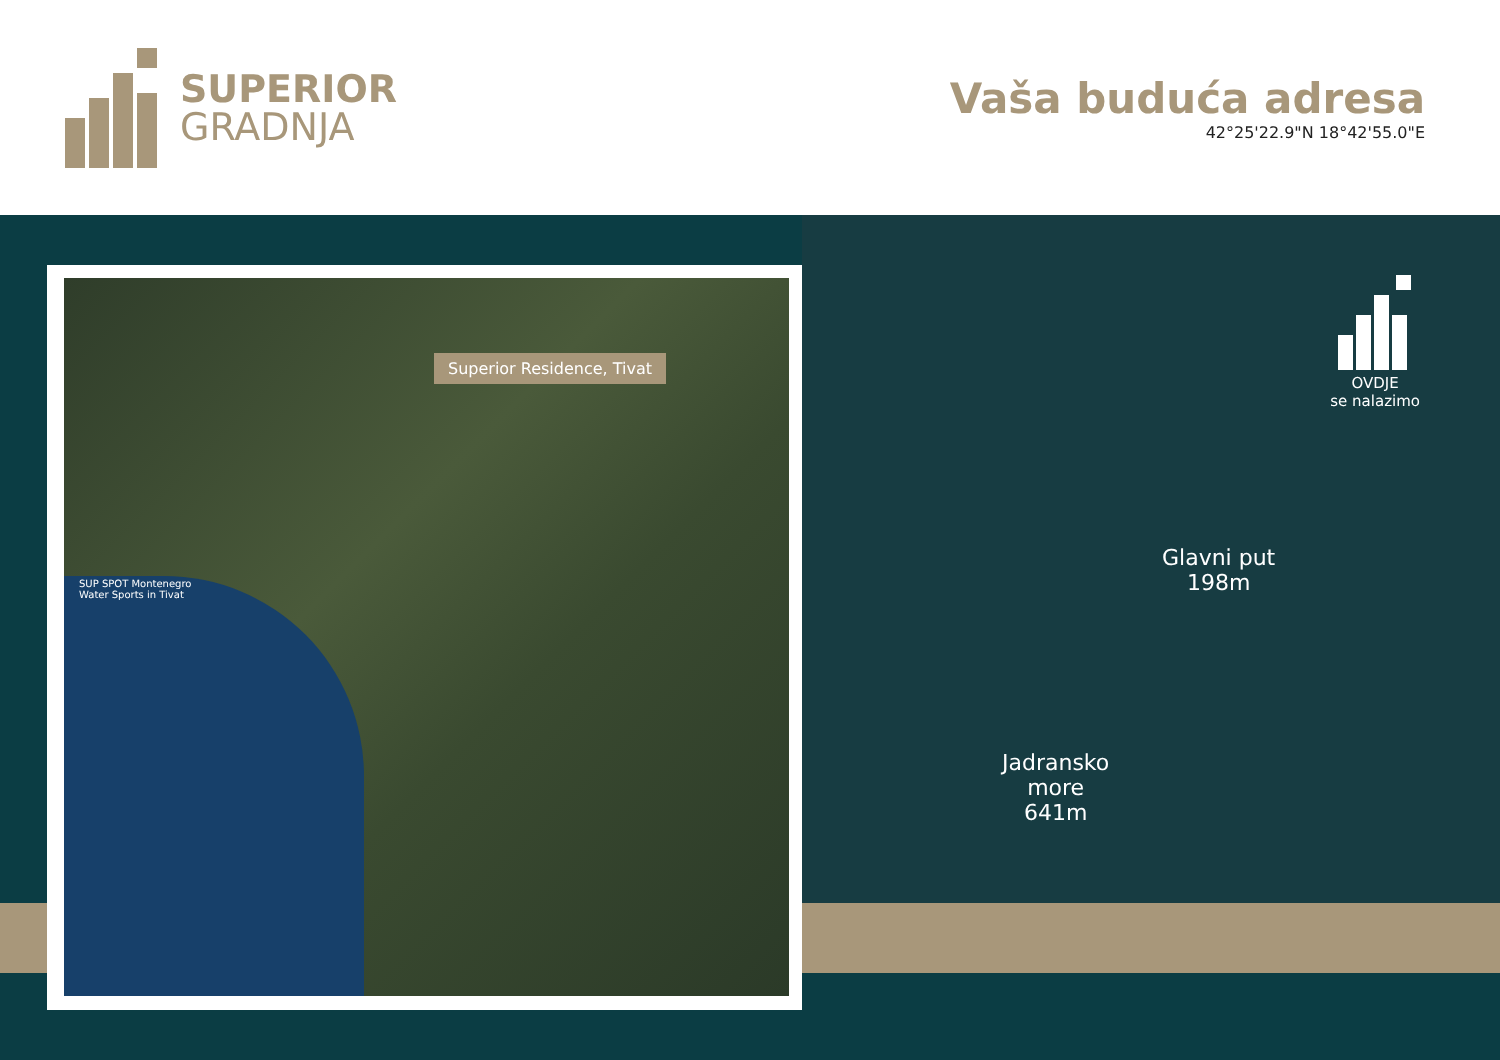SUPERIOR
GRADNJA
Vaša buduća adresa
42°25'22.9"N 18°42'55.0"E
OVDJE
se nalazimo
Glavni put
198m
Jadransko
more
641m
Superior Residence, Tivat
SUP SPOT Montenegro
Water Sports in Tivat